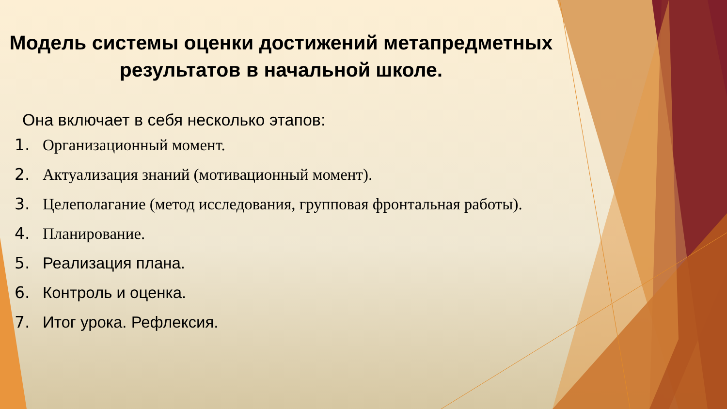Модель системы оценки достижений метапредметных результатов в начальной школе.
Она включает в себя несколько этапов:
1. Организационный момент.
2. Актуализация знаний (мотивационный момент).
3. Целеполагание (метод исследования, групповая фронтальная работы).
4. Планирование.
5. Реализация плана.
6. Контроль и оценка.
7. Итог урока. Рефлексия.